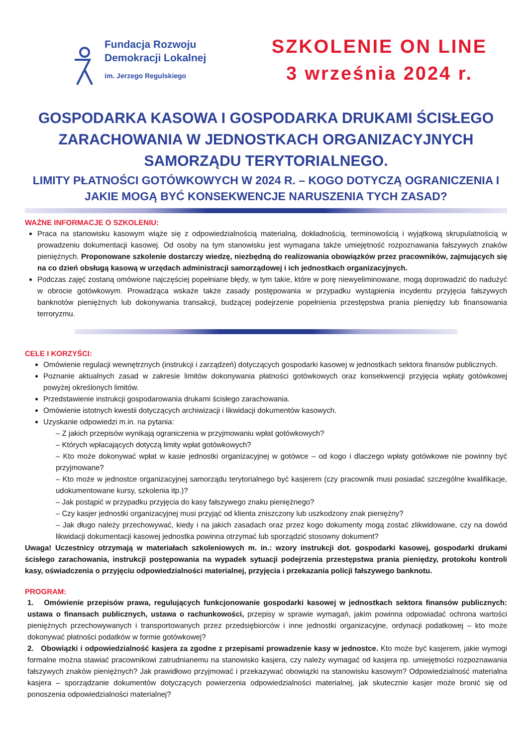Fundacja Rozwoju
Demokracji Lokalnej
im. Jerzego Regulskiego
SZKOLENIE ON LINE
3 września 2024 r.
GOSPODARKA KASOWA I GOSPODARKA DRUKAMI ŚCISŁEGO ZARACHOWANIA W JEDNOSTKACH ORGANIZACYJNYCH SAMORZĄDU TERYTORIALNEGO.
LIMITY PŁATNOŚCI GOTÓWKOWYCH W 2024 R. – KOGO DOTYCZĄ OGRANICZENIA I JAKIE MOGĄ BYĆ KONSEKWENCJE NARUSZENIA TYCH ZASAD?
WAŻNE INFORMACJE O SZKOLENIU:
Praca na stanowisku kasowym wiąże się z odpowiedzialnością materialną, dokładnością, terminowością i wyjątkową skrupulatnością w prowadzeniu dokumentacji kasowej. Od osoby na tym stanowisku jest wymagana także umiejętność rozpoznawania fałszywych znaków pieniężnych. Proponowane szkolenie dostarczy wiedzę, niezbędną do realizowania obowiązków przez pracowników, zajmujących się na co dzień obsługą kasową w urzędach administracji samorządowej i ich jednostkach organizacyjnych.
Podczas zajęć zostaną omówione najczęściej popełniane błędy, w tym takie, które w porę niewyeliminowane, mogą doprowadzić do nadużyć w obrocie gotówkowym. Prowadząca wskaże także zasady postępowania w przypadku wystąpienia incydentu przyjęcia fałszywych banknotów pieniężnych lub dokonywania transakcji, budzącej podejrzenie popełnienia przestępstwa prania pieniędzy lub finansowania terroryzmu.
CELE I KORZYŚCI:
Omówienie regulacji wewnętrznych (instrukcji i zarządzeń) dotyczących gospodarki kasowej w jednostkach sektora finansów publicznych.
Poznanie aktualnych zasad w zakresie limitów dokonywania płatności gotówkowych oraz konsekwencji przyjęcia wpłaty gotówkowej powyżej określonych limitów.
Przedstawienie instrukcji gospodarowania drukami ścisłego zarachowania.
Omówienie istotnych kwestii dotyczących archiwizacji i likwidacji dokumentów kasowych.
Uzyskanie odpowiedzi m.in. na pytania:
– Z jakich przepisów wynikają ograniczenia w przyjmowaniu wpłat gotówkowych?
– Których wpłacających dotyczą limity wpłat gotówkowych?
– Kto może dokonywać wpłat w kasie jednostki organizacyjnej w gotówce – od kogo i dlaczego wpłaty gotówkowe nie powinny być przyjmowane?
– Kto może w jednostce organizacyjnej samorządu terytorialnego być kasjerem (czy pracownik musi posiadać szczególne kwalifikacje, udokumentowane kursy, szkolenia itp.)?
– Jak postąpić w przypadku przyjęcia do kasy fałszywego znaku pieniężnego?
– Czy kasjer jednostki organizacyjnej musi przyjąć od klienta zniszczony lub uszkodzony znak pieniężny?
– Jak długo należy przechowywać, kiedy i na jakich zasadach oraz przez kogo dokumenty mogą zostać zlikwidowane, czy na dowód likwidacji dokumentacji kasowej jednostka powinna otrzymać lub sporządzić stosowny dokument?
Uwaga! Uczestnicy otrzymają w materiałach szkoleniowych m. in.: wzory instrukcji dot. gospodarki kasowej, gospodarki drukami ścisłego zarachowania, instrukcji postępowania na wypadek sytuacji podejrzenia przestępstwa prania pieniędzy, protokołu kontroli kasy, oświadczenia o przyjęciu odpowiedzialności materialnej, przyjęcia i przekazania policji fałszywego banknotu.
PROGRAM:
1. Omówienie przepisów prawa, regulujących funkcjonowanie gospodarki kasowej w jednostkach sektora finansów publicznych: ustawa o finansach publicznych, ustawa o rachunkowości, przepisy w sprawie wymagań, jakim powinna odpowiadać ochrona wartości pieniężnych przechowywanych i transportowanych przez przedsiębiorców i inne jednostki organizacyjne, ordynacji podatkowej – kto może dokonywać płatności podatków w formie gotówkowej?
2. Obowiązki i odpowiedzialność kasjera za zgodne z przepisami prowadzenie kasy w jednostce. Kto może być kasjerem, jakie wymogi formalne można stawiać pracownikowi zatrudnianemu na stanowisko kasjera, czy należy wymagać od kasjera np. umiejętności rozpoznawania fałszywych znaków pieniężnych? Jak prawidłowo przyjmować i przekazywać obowiązki na stanowisku kasowym? Odpowiedzialność materialna kasjera – sporządzanie dokumentów dotyczących powierzenia odpowiedzialności materialnej, jak skutecznie kasjer może bronić się od ponoszenia odpowiedzialności materialnej?